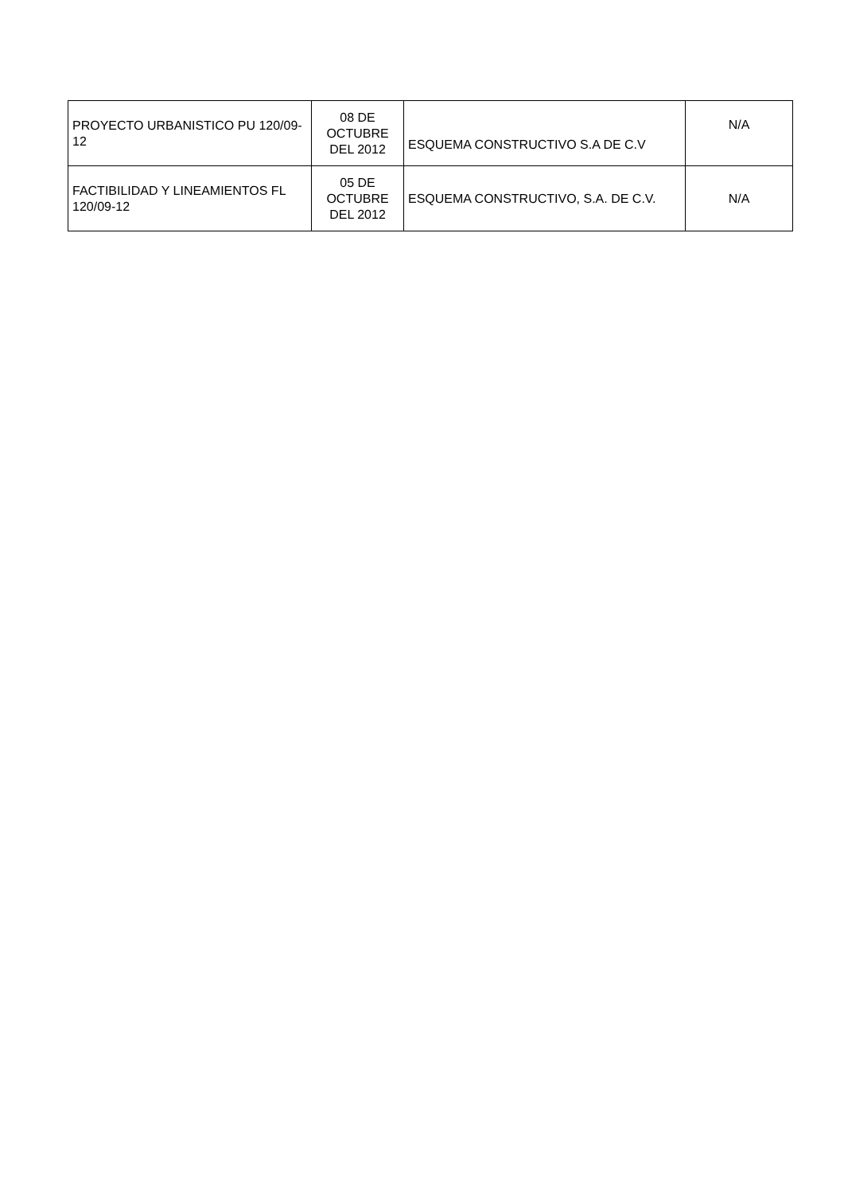| PROYECTO URBANISTICO PU 120/09-12 | 08 DE OCTUBRE DEL 2012 | ESQUEMA CONSTRUCTIVO S.A DE C.V | N/A |
| FACTIBILIDAD Y LINEAMIENTOS FL 120/09-12 | 05 DE OCTUBRE DEL 2012 | ESQUEMA CONSTRUCTIVO, S.A. DE C.V. | N/A |